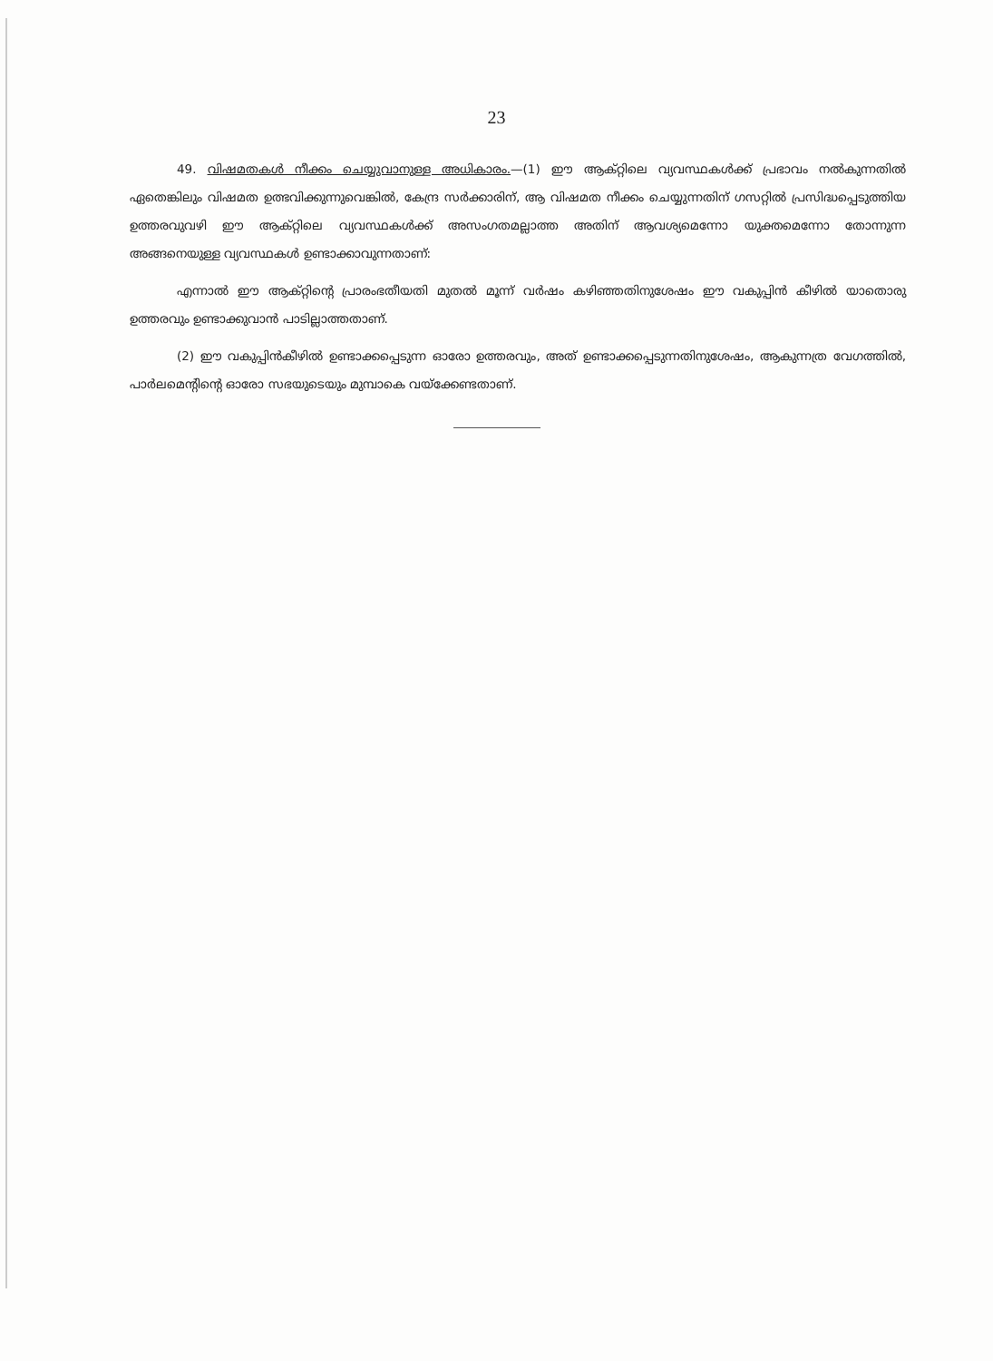23
49. വിഷമതകൾ നീക്കം ചെയ്യുവാനുള്ള അധികാരം.—(1) ഈ ആക്റ്റിലെ വ്യവസ്ഥകൾക്ക് പ്രഭാവം നൽകുന്നതിൽ ഏതെങ്കിലും വിഷമത ഉത്ഭവിക്കുന്നുവെങ്കിൽ, കേന്ദ്ര സർക്കാരിന്, ആ വിഷമത നീക്കം ചെയ്യുന്നതിന് ഗസറ്റിൽ പ്രസിദ്ധപ്പെടുത്തിയ ഉത്തരവുവഴി ഈ ആക്റ്റിലെ വ്യവസ്ഥകൾക്ക് അസംഗതമല്ലാത്ത അതിന് ആവശ്യമെന്നോ യുക്തമെന്നോ തോന്നുന്ന അങ്ങനെയുള്ള വ്യവസ്ഥകൾ ഉണ്ടാക്കാവുന്നതാണ്:
എന്നാൽ ഈ ആക്റ്റിന്റെ പ്രാരംഭതീയതി മുതൽ മൂന്ന് വർഷം കഴിഞ്ഞതിനുശേഷം ഈ വകുപ്പിൻ കീഴിൽ യാതൊരു ഉത്തരവും ഉണ്ടാക്കുവാൻ പാടില്ലാത്തതാണ്.
(2) ഈ വകുപ്പിൻകീഴിൽ ഉണ്ടാക്കപ്പെടുന്ന ഓരോ ഉത്തരവും, അത് ഉണ്ടാക്കപ്പെടുന്നതിനുശേഷം, ആകുന്നത്ര വേഗത്തിൽ, പാർലമെന്റിന്റെ ഓരോ സഭയുടെയും മുമ്പാകെ വയ്ക്കേണ്ടതാണ്.